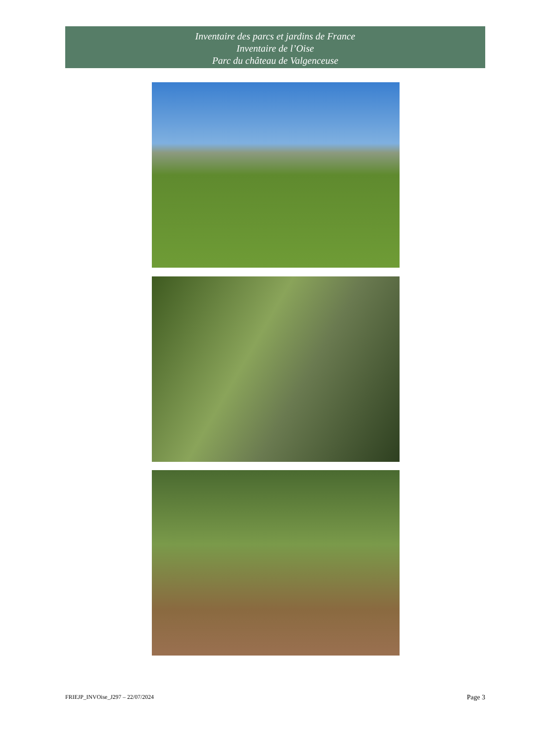Inventaire des parcs et jardins de France
Inventaire de l’Oise
Parc du château de Valgenceuse
FRIEJP_INVOise_J297 – 22/07/2024 Page 3